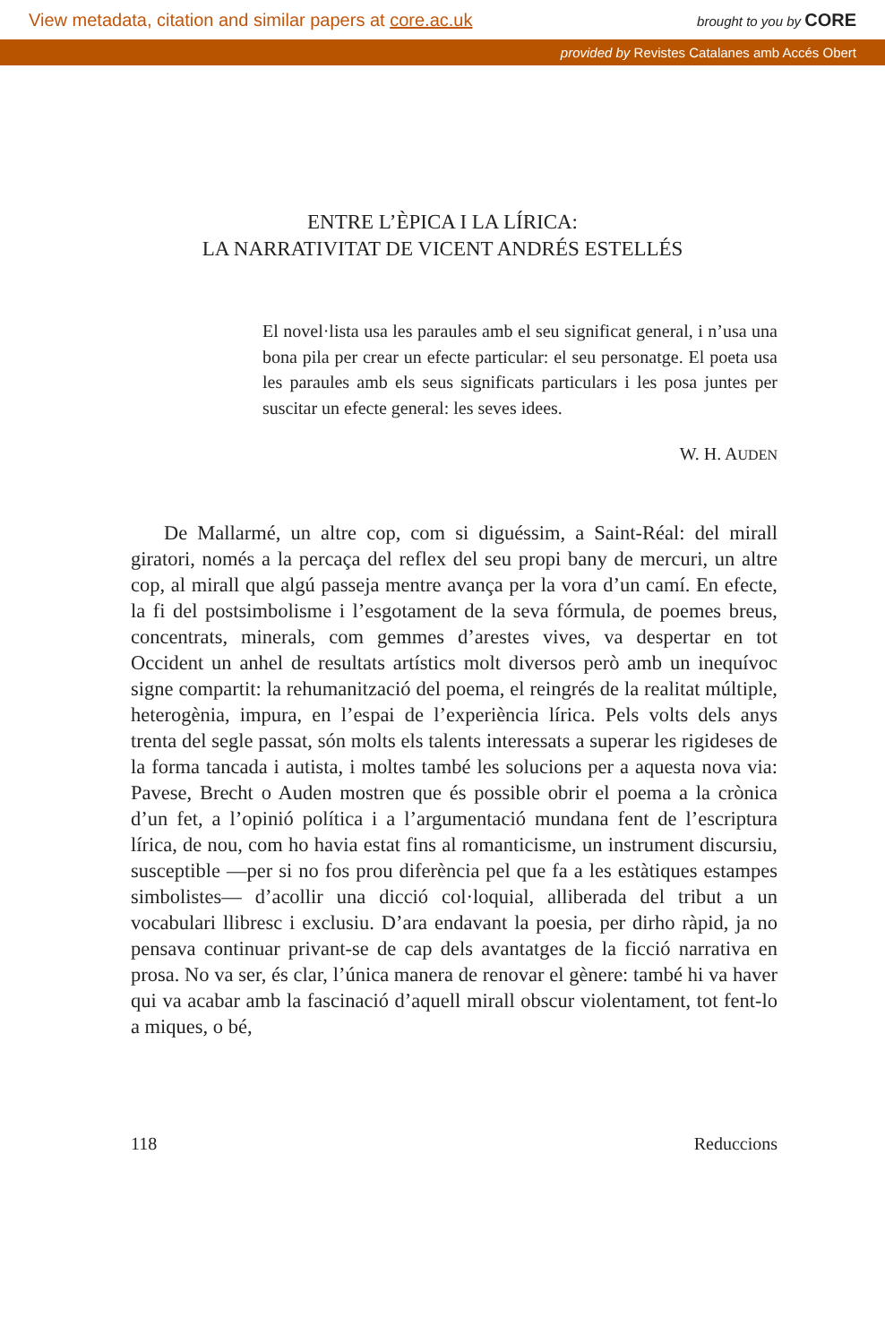View metadata, citation and similar papers at core.ac.uk brought to you by CORE
provided by Revistes Catalanes amb Accés Obert
ENTRE L’ÈPICA I LA LÍRICA:
LA NARRATIVITAT DE VICENT ANDRÉS ESTELLÉS
El novel·lista usa les paraules amb el seu significat general, i n’usa una bona pila per crear un efecte particular: el seu personatge. El poeta usa les paraules amb els seus significats particulars i les posa juntes per suscitar un efecte general: les seves idees.
W. H. AUDEN
De Mallarmé, un altre cop, com si diguéssim, a Saint-Réal: del mirall giratori, només a la percaça del reflex del seu propi bany de mercuri, un altre cop, al mirall que algú passeja mentre avança per la vora d’un camí. En efecte, la fi del postsimbolisme i l’esgotament de la seva fórmula, de poemes breus, concentrats, minerals, com gemmes d’arestes vives, va despertar en tot Occident un anhel de resultats artístics molt diversos però amb un inequívoc signe compartit: la rehumanització del poema, el reingrés de la realitat múltiple, heterogènia, impura, en l’espai de l’experiència lírica. Pels volts dels anys trenta del segle passat, són molts els talents interessats a superar les rigideses de la forma tancada i autista, i moltes també les solucions per a aquesta nova via: Pavese, Brecht o Auden mostren que és possible obrir el poema a la crònica d’un fet, a l’opinió política i a l’argumentació mundana fent de l’escriptura lírica, de nou, com ho havia estat fins al romanticisme, un instrument discursiu, susceptible —per si no fos prou diferència pel que fa a les estàtiques estampes simbolistes— d’acollir una dicció col·loquial, alliberada del tribut a un vocabulari llibresc i exclusiu. D’ara endavant la poesia, per dirho ràpid, ja no pensava continuar privant-se de cap dels avantatges de la ficció narrativa en prosa. No va ser, és clar, l’única manera de renovar el gènere: també hi va haver qui va acabar amb la fascinació d’aquell mirall obscur violentament, tot fent-lo a miques, o bé,
118 Reduccions